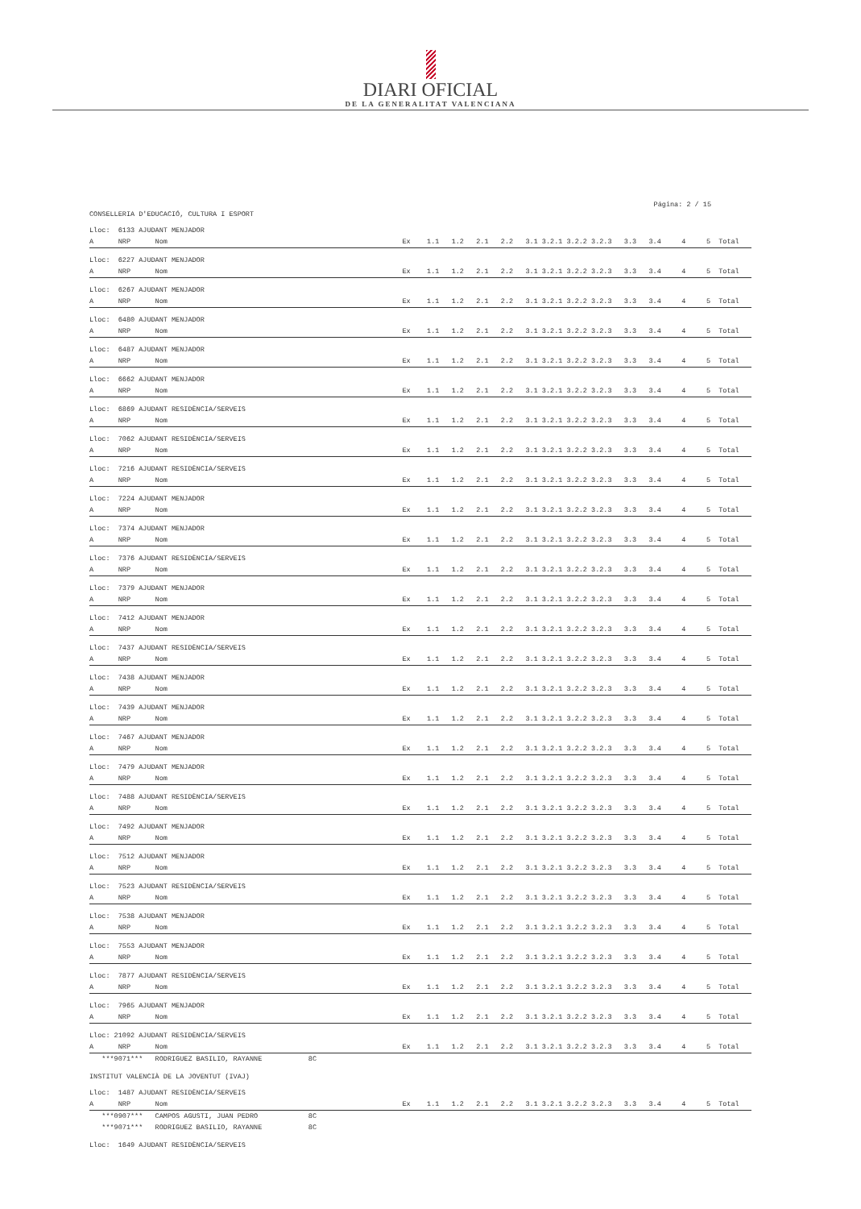DIARI OFICIAL
DE LA GENERALITAT VALENCIANA
Página: 2 / 15
CONSELLERIA D'EDUCACIÓ, CULTURA I ESPORT
Lloc: 6133 AJUDANT MENJADOR
| A NRP Nom | Ex 1.1 1.2 2.1 2.2 3.1 3.2.1 3.2.2 3.2.3 3.3 3.4 4 5 Total |
Lloc: 6227 AJUDANT MENJADOR
| A NRP Nom | Ex 1.1 1.2 2.1 2.2 3.1 3.2.1 3.2.2 3.2.3 3.3 3.4 4 5 Total |
Lloc: 6267 AJUDANT MENJADOR
| A NRP Nom | Ex 1.1 1.2 2.1 2.2 3.1 3.2.1 3.2.2 3.2.3 3.3 3.4 4 5 Total |
Lloc: 6480 AJUDANT MENJADOR
| A NRP Nom | Ex 1.1 1.2 2.1 2.2 3.1 3.2.1 3.2.2 3.2.3 3.3 3.4 4 5 Total |
Lloc: 6487 AJUDANT MENJADOR
| A NRP Nom | Ex 1.1 1.2 2.1 2.2 3.1 3.2.1 3.2.2 3.2.3 3.3 3.4 4 5 Total |
Lloc: 6662 AJUDANT MENJADOR
| A NRP Nom | Ex 1.1 1.2 2.1 2.2 3.1 3.2.1 3.2.2 3.2.3 3.3 3.4 4 5 Total |
Lloc: 6869 AJUDANT RESIDÈNCIA/SERVEIS
| A NRP Nom | Ex 1.1 1.2 2.1 2.2 3.1 3.2.1 3.2.2 3.2.3 3.3 3.4 4 5 Total |
Lloc: 7062 AJUDANT RESIDÈNCIA/SERVEIS
| A NRP Nom | Ex 1.1 1.2 2.1 2.2 3.1 3.2.1 3.2.2 3.2.3 3.3 3.4 4 5 Total |
Lloc: 7216 AJUDANT RESIDÈNCIA/SERVEIS
| A NRP Nom | Ex 1.1 1.2 2.1 2.2 3.1 3.2.1 3.2.2 3.2.3 3.3 3.4 4 5 Total |
Lloc: 7224 AJUDANT MENJADOR
| A NRP Nom | Ex 1.1 1.2 2.1 2.2 3.1 3.2.1 3.2.2 3.2.3 3.3 3.4 4 5 Total |
Lloc: 7374 AJUDANT MENJADOR
| A NRP Nom | Ex 1.1 1.2 2.1 2.2 3.1 3.2.1 3.2.2 3.2.3 3.3 3.4 4 5 Total |
Lloc: 7376 AJUDANT RESIDÈNCIA/SERVEIS
| A NRP Nom | Ex 1.1 1.2 2.1 2.2 3.1 3.2.1 3.2.2 3.2.3 3.3 3.4 4 5 Total |
Lloc: 7379 AJUDANT MENJADOR
| A NRP Nom | Ex 1.1 1.2 2.1 2.2 3.1 3.2.1 3.2.2 3.2.3 3.3 3.4 4 5 Total |
Lloc: 7412 AJUDANT MENJADOR
| A NRP Nom | Ex 1.1 1.2 2.1 2.2 3.1 3.2.1 3.2.2 3.2.3 3.3 3.4 4 5 Total |
Lloc: 7437 AJUDANT RESIDÈNCIA/SERVEIS
| A NRP Nom | Ex 1.1 1.2 2.1 2.2 3.1 3.2.1 3.2.2 3.2.3 3.3 3.4 4 5 Total |
Lloc: 7438 AJUDANT MENJADOR
| A NRP Nom | Ex 1.1 1.2 2.1 2.2 3.1 3.2.1 3.2.2 3.2.3 3.3 3.4 4 5 Total |
Lloc: 7439 AJUDANT MENJADOR
| A NRP Nom | Ex 1.1 1.2 2.1 2.2 3.1 3.2.1 3.2.2 3.2.3 3.3 3.4 4 5 Total |
Lloc: 7467 AJUDANT MENJADOR
| A NRP Nom | Ex 1.1 1.2 2.1 2.2 3.1 3.2.1 3.2.2 3.2.3 3.3 3.4 4 5 Total |
Lloc: 7479 AJUDANT MENJADOR
| A NRP Nom | Ex 1.1 1.2 2.1 2.2 3.1 3.2.1 3.2.2 3.2.3 3.3 3.4 4 5 Total |
Lloc: 7488 AJUDANT RESIDÈNCIA/SERVEIS
| A NRP Nom | Ex 1.1 1.2 2.1 2.2 3.1 3.2.1 3.2.2 3.2.3 3.3 3.4 4 5 Total |
Lloc: 7492 AJUDANT MENJADOR
| A NRP Nom | Ex 1.1 1.2 2.1 2.2 3.1 3.2.1 3.2.2 3.2.3 3.3 3.4 4 5 Total |
Lloc: 7512 AJUDANT MENJADOR
| A NRP Nom | Ex 1.1 1.2 2.1 2.2 3.1 3.2.1 3.2.2 3.2.3 3.3 3.4 4 5 Total |
Lloc: 7523 AJUDANT RESIDÈNCIA/SERVEIS
| A NRP Nom | Ex 1.1 1.2 2.1 2.2 3.1 3.2.1 3.2.2 3.2.3 3.3 3.4 4 5 Total |
Lloc: 7538 AJUDANT MENJADOR
| A NRP Nom | Ex 1.1 1.2 2.1 2.2 3.1 3.2.1 3.2.2 3.2.3 3.3 3.4 4 5 Total |
Lloc: 7553 AJUDANT MENJADOR
| A NRP Nom | Ex 1.1 1.2 2.1 2.2 3.1 3.2.1 3.2.2 3.2.3 3.3 3.4 4 5 Total |
Lloc: 7877 AJUDANT RESIDÈNCIA/SERVEIS
| A NRP Nom | Ex 1.1 1.2 2.1 2.2 3.1 3.2.1 3.2.2 3.2.3 3.3 3.4 4 5 Total |
Lloc: 7965 AJUDANT MENJADOR
| A NRP Nom | Ex 1.1 1.2 2.1 2.2 3.1 3.2.1 3.2.2 3.2.3 3.3 3.4 4 5 Total |
Lloc: 21092 AJUDANT RESIDÈNCIA/SERVEIS
| A NRP Nom | Ex 1.1 1.2 2.1 2.2 3.1 3.2.1 3.2.2 3.2.3 3.3 3.4 4 5 Total |
| ***9071*** RODRIGUEZ BASILIO, RAYANNE | 8C |
INSTITUT VALENCIÀ DE LA JOVENTUT (IVAJ)
Lloc: 1487 AJUDANT RESIDÈNCIA/SERVEIS
| A NRP Nom | Ex 1.1 1.2 2.1 2.2 3.1 3.2.1 3.2.2 3.2.3 3.3 3.4 4 5 Total |
| ***0907*** CAMPOS AGUSTI, JUAN PEDRO | 8C |
| ***9071*** RODRIGUEZ BASILIO, RAYANNE | 8C |
Lloc: 1649 AJUDANT RESIDÈNCIA/SERVEIS